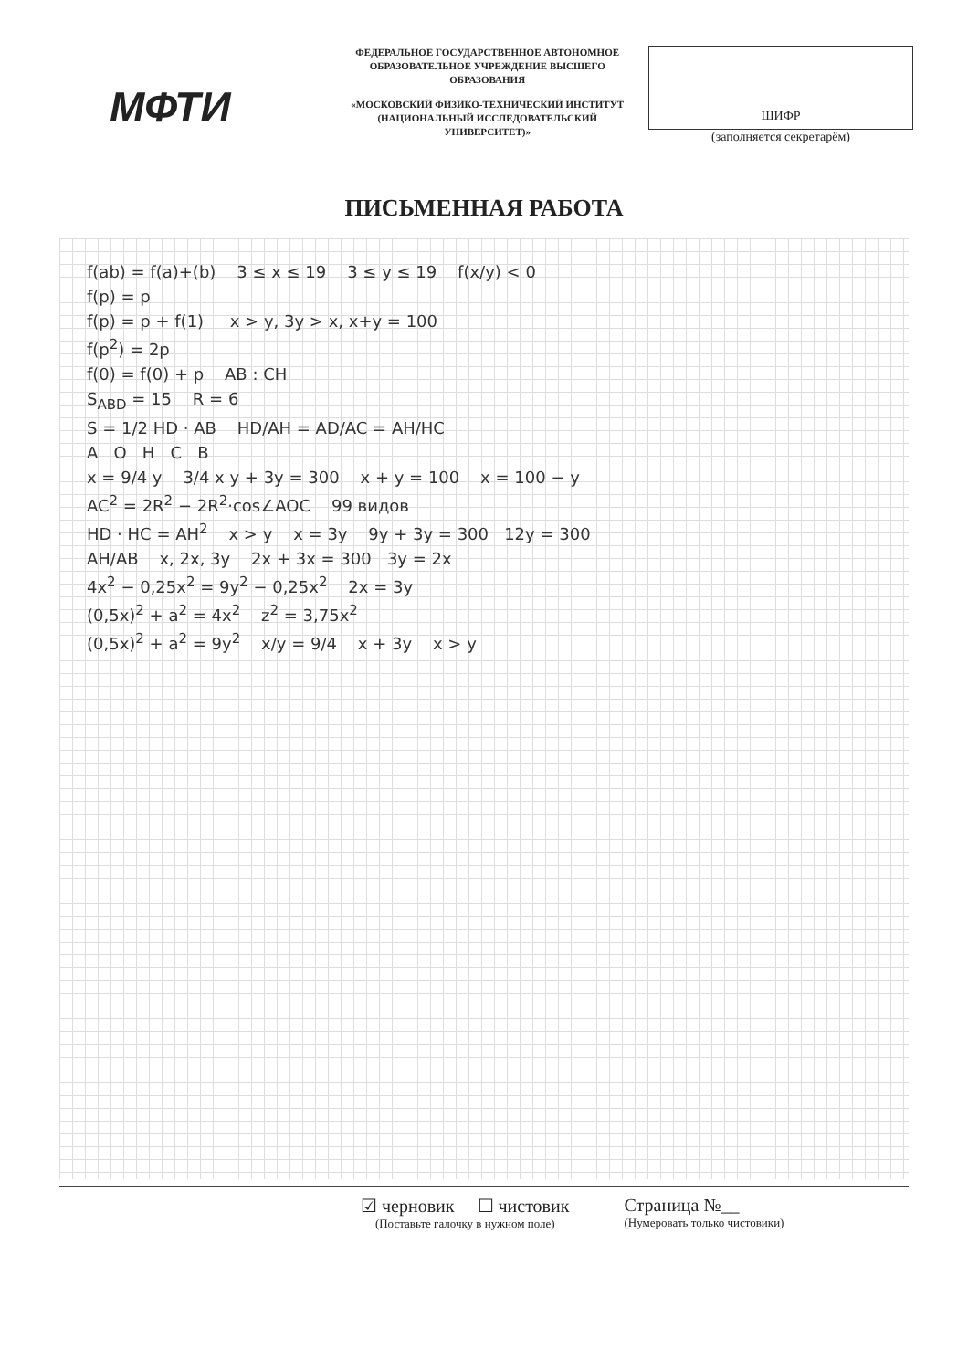МФТИ
ФЕДЕРАЛЬНОЕ ГОСУДАРСТВЕННОЕ АВТОНОМНОЕ ОБРАЗОВАТЕЛЬНОЕ УЧРЕЖДЕНИЕ ВЫСШЕГО ОБРАЗОВАНИЯ
«МОСКОВСКИЙ ФИЗИКО-ТЕХНИЧЕСКИЙ ИНСТИТУТ (НАЦИОНАЛЬНЫЙ ИССЛЕДОВАТЕЛЬСКИЙ УНИВЕРСИТЕТ)»
ШИФР
(заполняется секретарём)
ПИСЬМЕННАЯ РАБОТА
f(ab) = f(a)+(b) 3 ≤ x ≤ 19 3 ≤ y ≤ 19 f(x/y) < 0
f(p) = p
f(p) = p + f(1) x > y, 3y > x, x+y = 100
f(p<sup>2</sup>) = 2p
f(0) = f(0) + p AB : CH
S<sub>ABD</sub> = 15 R = 6
S = 1/2 HD · AB HD/AH = AD/AC = AH/HC
A O H C B
x = 9/4 y 3/4 x y + 3y = 300 x + y = 100 x = 100 − y
AC<sup>2</sup> = 2R<sup>2</sup> − 2R<sup>2</sup>·cos∠AOC 99 видов
HD · HC = AH<sup>2</sup> x > y x = 3y 9y + 3y = 300 12y = 300
AH/AB x, 2x, 3y 2x + 3x = 300 3y = 2x
4x<sup>2</sup> − 0,25x<sup>2</sup> = 9y<sup>2</sup> − 0,25x<sup>2</sup> 2x = 3y
(0,5x)<sup>2</sup> + a<sup>2</sup> = 4x<sup>2</sup> z<sup>2</sup> = 3,75x<sup>2</sup>
(0,5x)<sup>2</sup> + a<sup>2</sup> = 9y<sup>2</sup> x/y = 9/4 x + 3y x > y
☑ черновик ☐ чистовик
(Поставьте галочку в нужном поле)
Страница №__
(Нумеровать только чистовики)